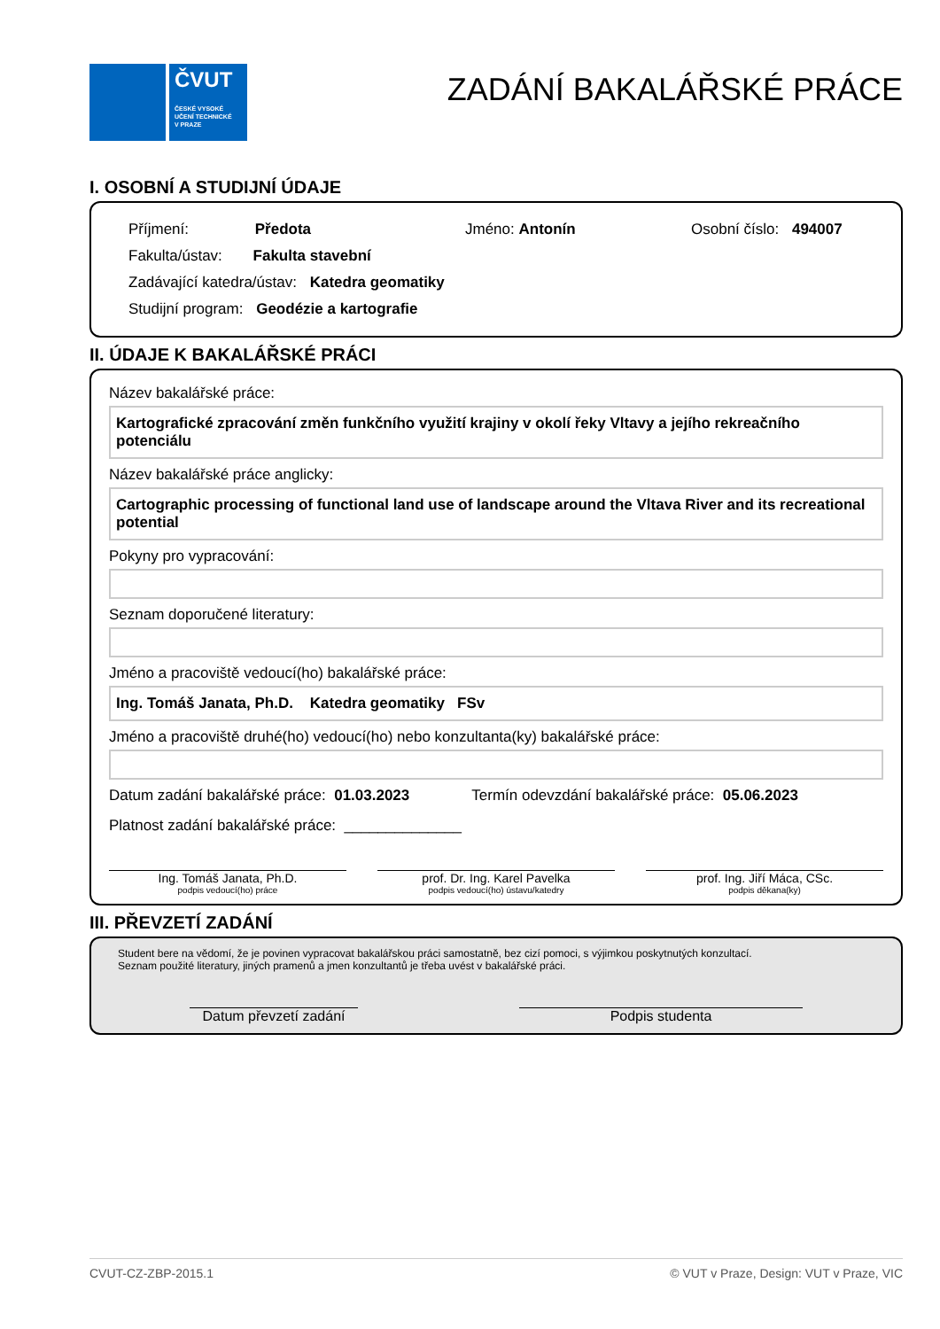ČVUT
ČESKÉ VYSOKÉ
UČENÍ TECHNICKÉ
V PRAZE
ZADÁNÍ BAKALÁŘSKÉ PRÁCE
I. OSOBNÍ A STUDIJNÍ ÚDAJE
Příjmení: Předota Jméno: Antonín Osobní číslo: 494007
Fakulta/ústav: Fakulta stavební
Zadávající katedra/ústav: Katedra geomatiky
Studijní program: Geodézie a kartografie
II. ÚDAJE K BAKALÁŘSKÉ PRÁCI
Název bakalářské práce:
Kartografické zpracování změn funkčního využití krajiny v okolí řeky Vltavy a jejího rekreačního potenciálu
Název bakalářské práce anglicky:
Cartographic processing of functional land use of landscape around the Vltava River and its recreational potential
Pokyny pro vypracování:
Seznam doporučené literatury:
Jméno a pracoviště vedoucí(ho) bakalářské práce:
Ing. Tomáš Janata, Ph.D. Katedra geomatiky FSv
Jméno a pracoviště druhé(ho) vedoucí(ho) nebo konzultanta(ky) bakalářské práce:
Datum zadání bakalářské práce: 01.03.2023 Termín odevzdání bakalářské práce: 05.06.2023
Platnost zadání bakalářské práce: ______________
Ing. Tomáš Janata, Ph.D.
podpis vedoucí(ho) práce
prof. Dr. Ing. Karel Pavelka
podpis vedoucí(ho) ústavu/katedry
prof. Ing. Jiří Máca, CSc.
podpis děkana(ky)
III. PŘEVZETÍ ZADÁNÍ
Student bere na vědomí, že je povinen vypracovat bakalářskou práci samostatně, bez cizí pomoci, s výjimkou poskytnutých konzultací.
Seznam použité literatury, jiných pramenů a jmen konzultantů je třeba uvést v bakalářské práci.
Datum převzetí zadání
Podpis studenta
CVUT-CZ-ZBP-2015.1 © VUT v Praze, Design: VUT v Praze, VIC